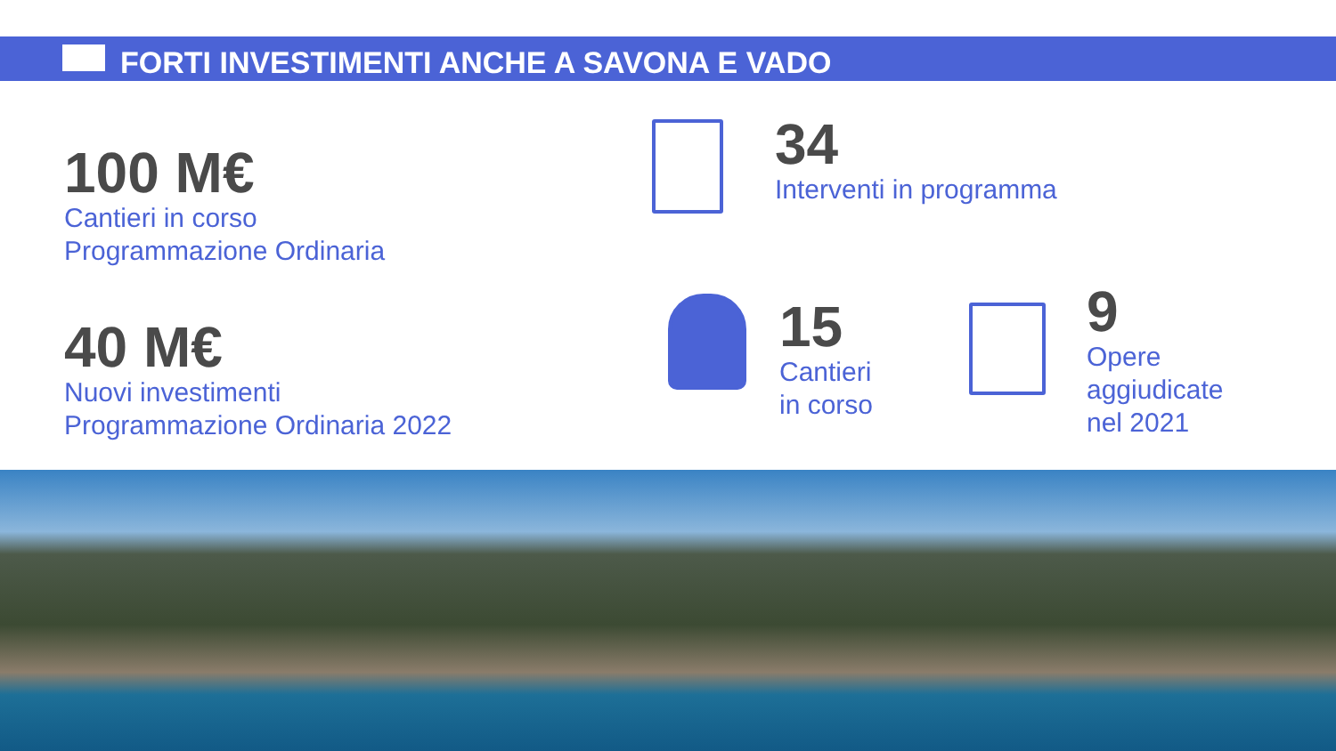FORTI INVESTIMENTI ANCHE A SAVONA E VADO
100 M€
Cantieri in corso
Programmazione Ordinaria
40 M€
Nuovi investimenti
Programmazione Ordinaria 2022
34
Interventi in programma
15
Cantieri
in corso
9
Opere
aggiudicate
nel 2021